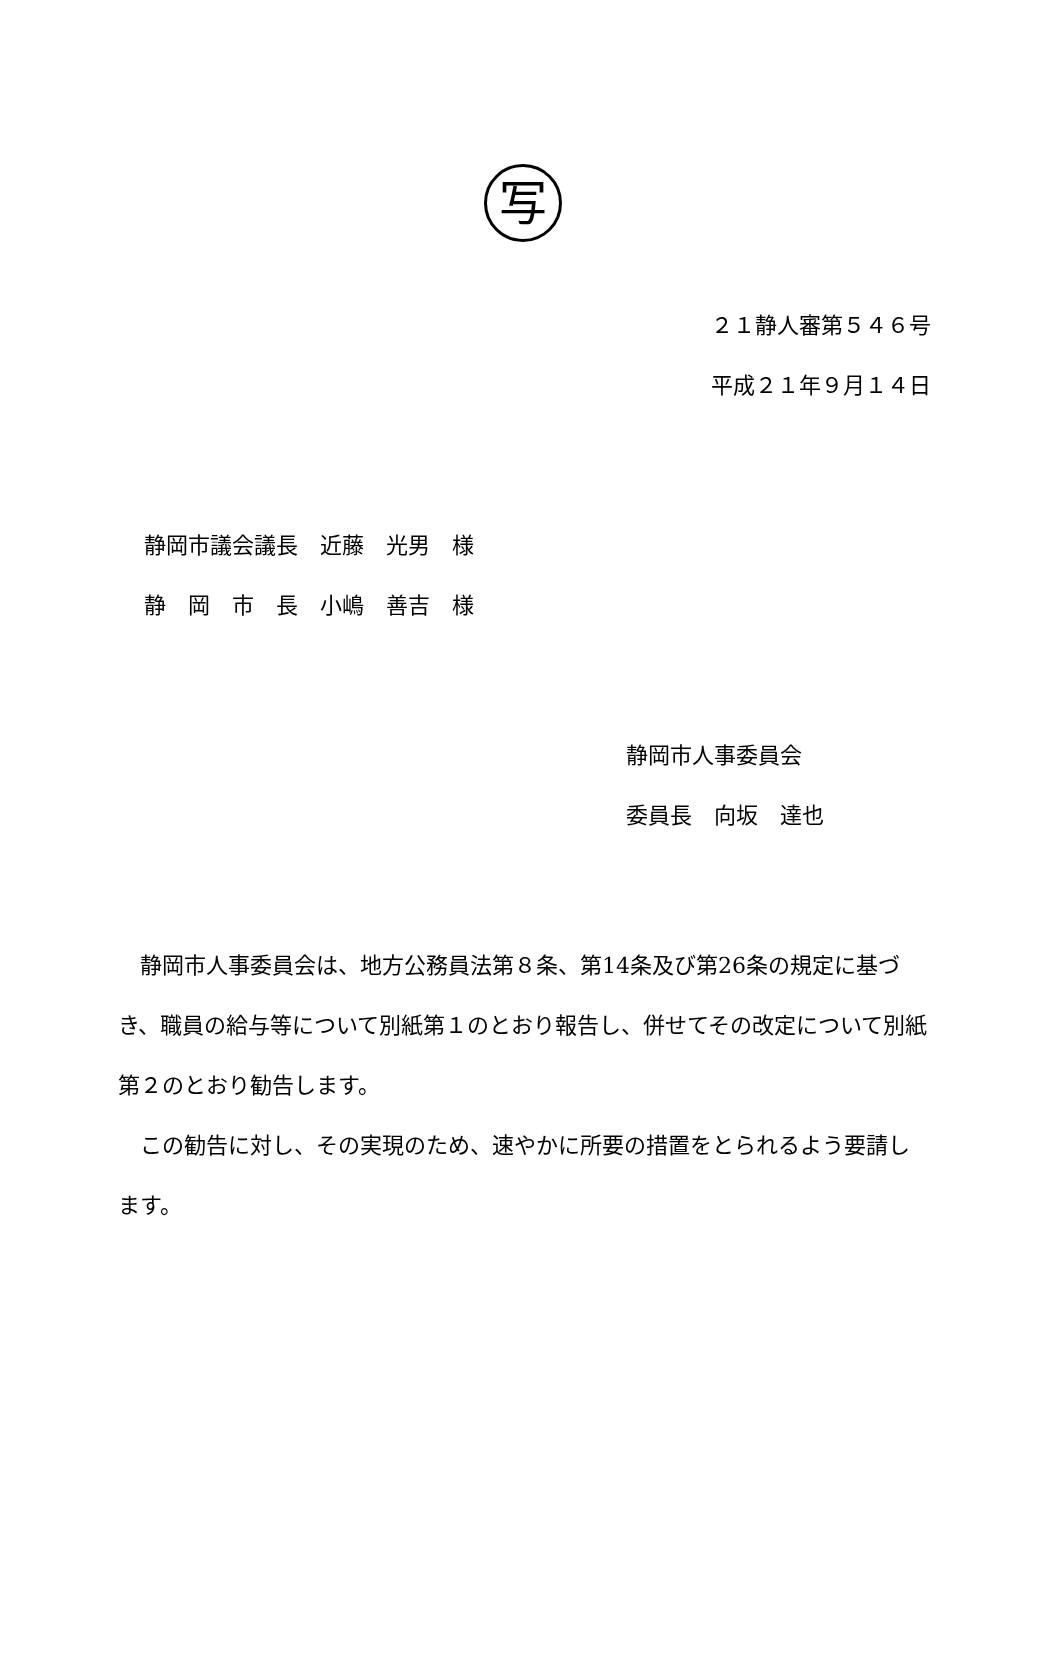写
２１静人審第５４６号
平成２１年９月１４日
静岡市議会議長　近藤　光男　様
静　岡　市　長　小嶋　善吉　様
静岡市人事委員会
委員長　向坂　達也
　静岡市人事委員会は、地方公務員法第８条、第14条及び第26条の規定に基づき、職員の給与等について別紙第１のとおり報告し、併せてその改定について別紙第２のとおり勧告します。
　この勧告に対し、その実現のため、速やかに所要の措置をとられるよう要請します。